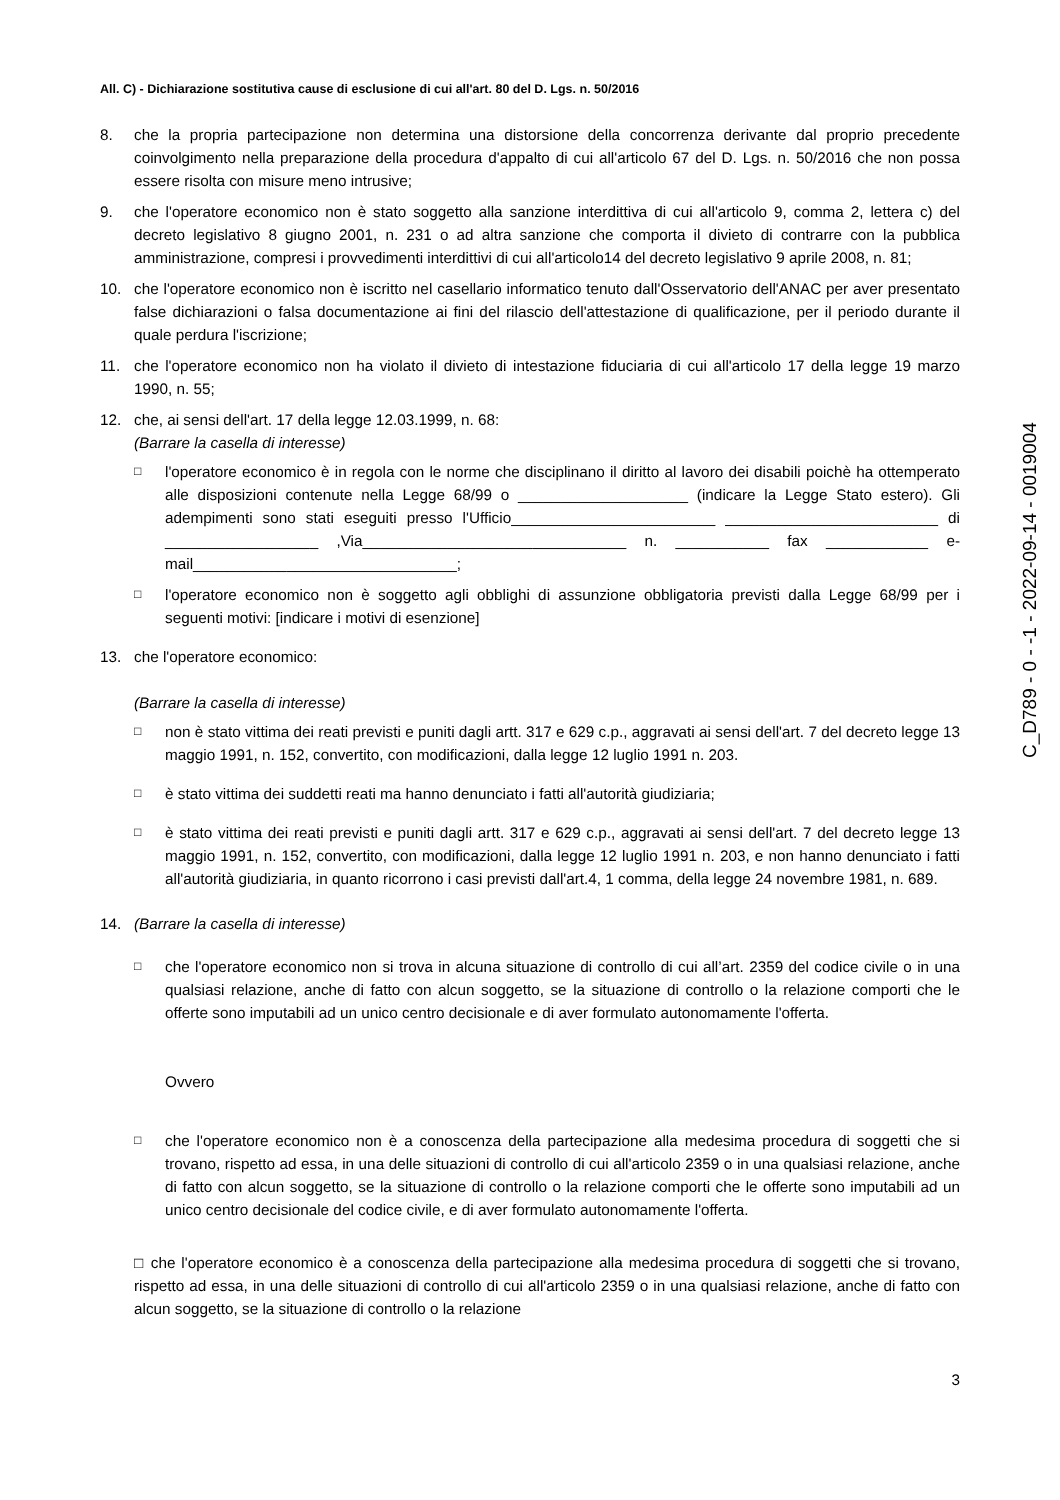All. C) - Dichiarazione sostitutiva cause di esclusione di cui all'art. 80 del D. Lgs. n. 50/2016
8. che la propria partecipazione non determina una distorsione della concorrenza derivante dal proprio precedente coinvolgimento nella preparazione della procedura d'appalto di cui all'articolo 67 del D. Lgs. n. 50/2016 che non possa essere risolta con misure meno intrusive;
9. che l'operatore economico non è stato soggetto alla sanzione interdittiva di cui all'articolo 9, comma 2, lettera c) del decreto legislativo 8 giugno 2001, n. 231 o ad altra sanzione che comporta il divieto di contrarre con la pubblica amministrazione, compresi i provvedimenti interdittivi di cui all'articolo14 del decreto legislativo 9 aprile 2008, n. 81;
10. che l'operatore economico non è iscritto nel casellario informatico tenuto dall'Osservatorio dell'ANAC per aver presentato false dichiarazioni o falsa documentazione ai fini del rilascio dell'attestazione di qualificazione, per il periodo durante il quale perdura l'iscrizione;
11. che l'operatore economico non ha violato il divieto di intestazione fiduciaria di cui all'articolo 17 della legge 19 marzo 1990, n. 55;
12. che, ai sensi dell'art. 17 della legge 12.03.1999, n. 68:
(Barrare la casella di interesse)
□
l'operatore economico è in regola con le norme che disciplinano il diritto al lavoro dei disabili poichè ha ottemperato alle disposizioni contenute nella Legge 68/99 o ____________________ (indicare la Legge Stato estero). Gli adempimenti sono stati eseguiti presso l'Ufficio________________________ _________________________ di __________________ ,Via_______________________________ n. ___________ fax ____________ e-mail_______________________________;
□
l'operatore economico non è soggetto agli obblighi di assunzione obbligatoria previsti dalla Legge 68/99 per i seguenti motivi: [indicare i motivi di esenzione]
13. che l'operatore economico:
(Barrare la casella di interesse)
□
non è stato vittima dei reati previsti e puniti dagli artt. 317 e 629 c.p., aggravati ai sensi dell'art. 7 del decreto legge 13 maggio 1991, n. 152, convertito, con modificazioni, dalla legge 12 luglio 1991 n. 203.
□
è stato vittima dei suddetti reati ma hanno denunciato i fatti all'autorità giudiziaria;
□
è stato vittima dei reati previsti e puniti dagli artt. 317 e 629 c.p., aggravati ai sensi dell'art. 7 del decreto legge 13 maggio 1991, n. 152, convertito, con modificazioni, dalla legge 12 luglio 1991 n. 203, e non hanno denunciato i fatti all'autorità giudiziaria, in quanto ricorrono i casi previsti dall'art.4, 1 comma, della legge 24 novembre 1981, n. 689.
14. (Barrare la casella di interesse)
□
che l'operatore economico non si trova in alcuna situazione di controllo di cui all’art. 2359 del codice civile o in una qualsiasi relazione, anche di fatto con alcun soggetto, se la situazione di controllo o la relazione comporti che le offerte sono imputabili ad un unico centro decisionale e di aver formulato autonomamente l'offerta.
Ovvero
□
che l'operatore economico non è a conoscenza della partecipazione alla medesima procedura di soggetti che si trovano, rispetto ad essa, in una delle situazioni di controllo di cui all'articolo 2359 o in una qualsiasi relazione, anche di fatto con alcun soggetto, se la situazione di controllo o la relazione comporti che le offerte sono imputabili ad un unico centro decisionale del codice civile, e di aver formulato autonomamente l'offerta.
□ che l'operatore economico è a conoscenza della partecipazione alla medesima procedura di soggetti che si trovano, rispetto ad essa, in una delle situazioni di controllo di cui all'articolo 2359 o in una qualsiasi relazione, anche di fatto con alcun soggetto, se la situazione di controllo o la relazione
3
C_D789 - 0 - -1 - 2022-09-14 - 0019004